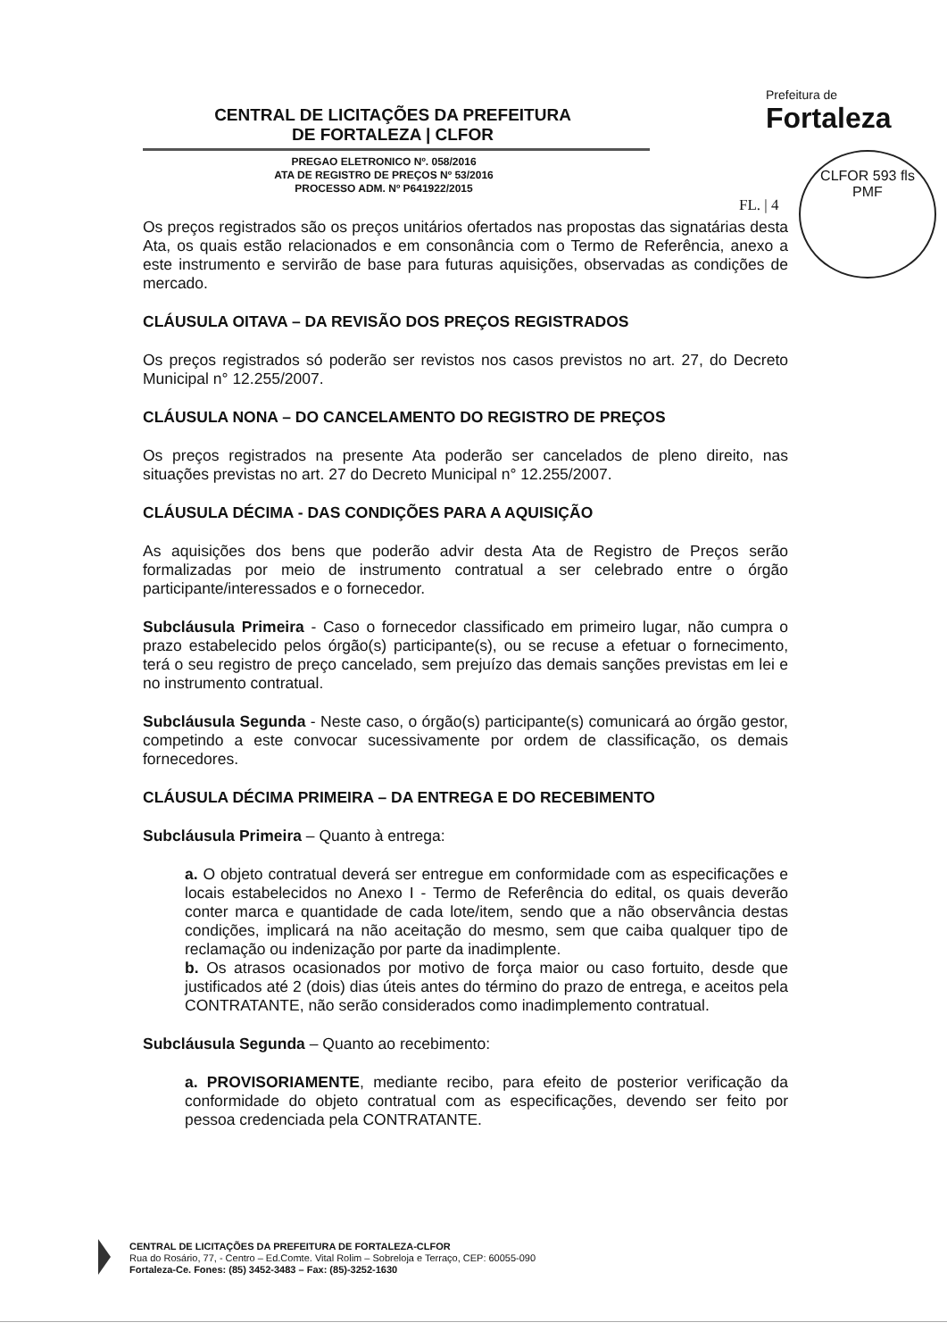CENTRAL DE LICITAÇÕES DA PREFEITURA
DE FORTALEZA | CLFOR
PREGAO ELETRONICO Nº. 058/2016
ATA DE REGISTRO DE PREÇOS Nº 53/2016
PROCESSO ADM. Nº P641922/2015
Prefeitura de
Fortaleza
FL. | 4
CLFOR 593 fls
PMF
Os preços registrados são os preços unitários ofertados nas propostas das signatárias desta Ata, os quais estão relacionados e em consonância com o Termo de Referência, anexo a este instrumento e servirão de base para futuras aquisições, observadas as condições de mercado.
CLÁUSULA OITAVA – DA REVISÃO DOS PREÇOS REGISTRADOS
Os preços registrados só poderão ser revistos nos casos previstos no art. 27, do Decreto Municipal n° 12.255/2007.
CLÁUSULA NONA – DO CANCELAMENTO DO REGISTRO DE PREÇOS
Os preços registrados na presente Ata poderão ser cancelados de pleno direito, nas situações previstas no art. 27 do Decreto Municipal n° 12.255/2007.
CLÁUSULA DÉCIMA - DAS CONDIÇÕES PARA A AQUISIÇÃO
As aquisições dos bens que poderão advir desta Ata de Registro de Preços serão formalizadas por meio de instrumento contratual a ser celebrado entre o órgão participante/interessados e o fornecedor.
Subcláusula Primeira - Caso o fornecedor classificado em primeiro lugar, não cumpra o prazo estabelecido pelos órgão(s) participante(s), ou se recuse a efetuar o fornecimento, terá o seu registro de preço cancelado, sem prejuízo das demais sanções previstas em lei e no instrumento contratual.
Subcláusula Segunda - Neste caso, o órgão(s) participante(s) comunicará ao órgão gestor, competindo a este convocar sucessivamente por ordem de classificação, os demais fornecedores.
CLÁUSULA DÉCIMA PRIMEIRA – DA ENTREGA E DO RECEBIMENTO
Subcláusula Primeira – Quanto à entrega:
a. O objeto contratual deverá ser entregue em conformidade com as especificações e locais estabelecidos no Anexo I - Termo de Referência do edital, os quais deverão conter marca e quantidade de cada lote/item, sendo que a não observância destas condições, implicará na não aceitação do mesmo, sem que caiba qualquer tipo de reclamação ou indenização por parte da inadimplente.
b. Os atrasos ocasionados por motivo de força maior ou caso fortuito, desde que justificados até 2 (dois) dias úteis antes do término do prazo de entrega, e aceitos pela CONTRATANTE, não serão considerados como inadimplemento contratual.
Subcláusula Segunda – Quanto ao recebimento:
a. PROVISORIAMENTE, mediante recibo, para efeito de posterior verificação da conformidade do objeto contratual com as especificações, devendo ser feito por pessoa credenciada pela CONTRATANTE.
CENTRAL DE LICITAÇÕES DA PREFEITURA DE FORTALEZA-CLFOR
Rua do Rosário, 77, - Centro – Ed.Comte. Vital Rolim – Sobreloja e Terraço, CEP: 60055-090
Fortaleza-Ce. Fones: (85) 3452-3483 – Fax: (85)-3252-1630